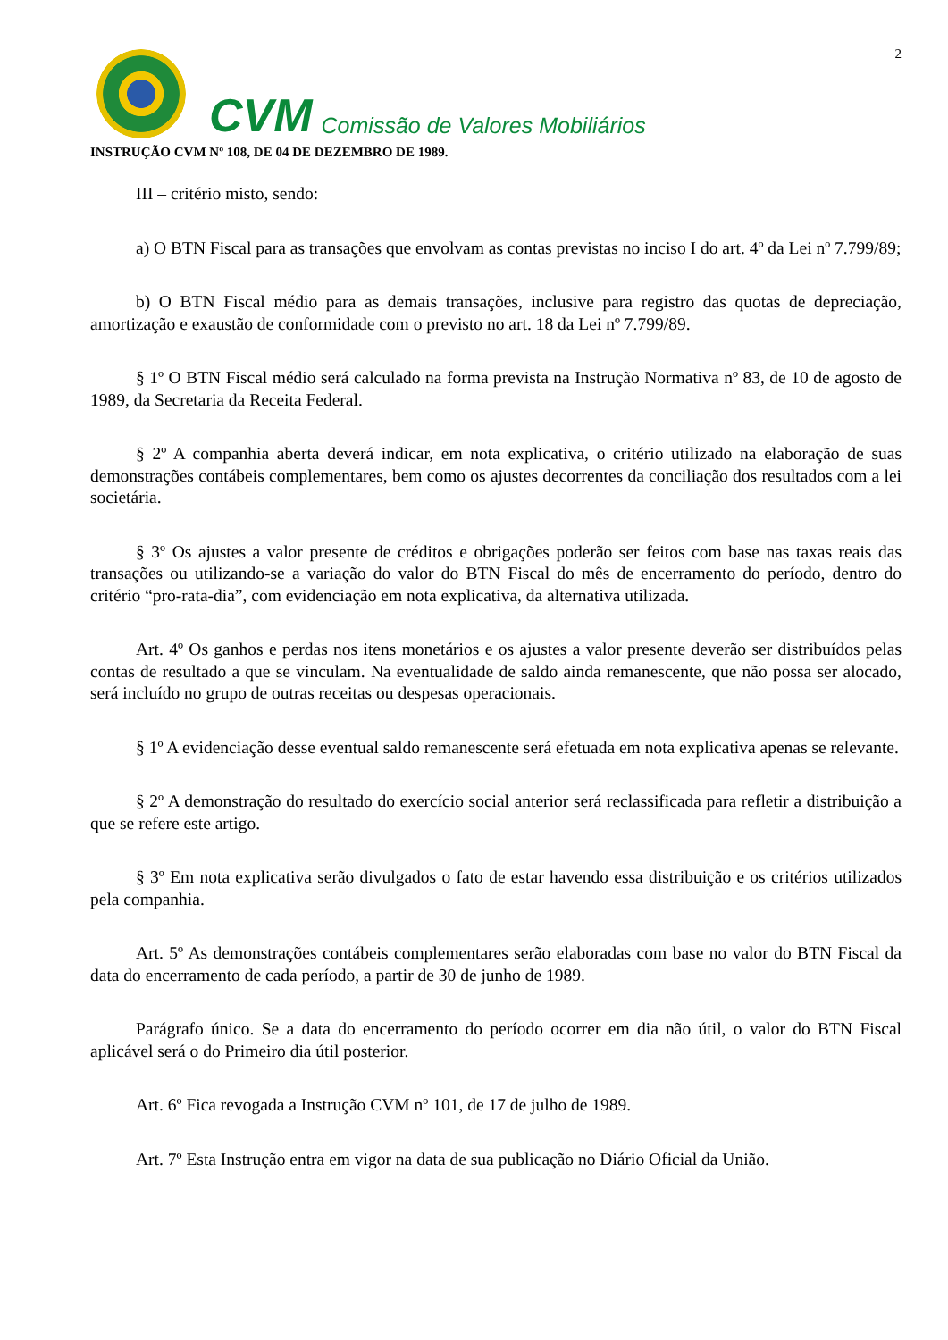2
CVM Comissão de Valores Mobiliários
INSTRUÇÃO CVM Nº 108, DE 04 DE DEZEMBRO DE 1989.
III – critério misto, sendo:
a) O BTN Fiscal para as transações que envolvam as contas previstas no inciso I do art. 4º da Lei nº 7.799/89;
b) O BTN Fiscal médio para as demais transações, inclusive para registro das quotas de depreciação, amortização e exaustão de conformidade com o previsto no art. 18 da Lei nº 7.799/89.
§ 1º O BTN Fiscal médio será calculado na forma prevista na Instrução Normativa nº 83, de 10 de agosto de 1989, da Secretaria da Receita Federal.
§ 2º A companhia aberta deverá indicar, em nota explicativa, o critério utilizado na elaboração de suas demonstrações contábeis complementares, bem como os ajustes decorrentes da conciliação dos resultados com a lei societária.
§ 3º Os ajustes a valor presente de créditos e obrigações poderão ser feitos com base nas taxas reais das transações ou utilizando-se a variação do valor do BTN Fiscal do mês de encerramento do período, dentro do critério “pro-rata-dia”, com evidenciação em nota explicativa, da alternativa utilizada.
Art. 4º Os ganhos e perdas nos itens monetários e os ajustes a valor presente deverão ser distribuídos pelas contas de resultado a que se vinculam. Na eventualidade de saldo ainda remanescente, que não possa ser alocado, será incluído no grupo de outras receitas ou despesas operacionais.
§ 1º A evidenciação desse eventual saldo remanescente será efetuada em nota explicativa apenas se relevante.
§ 2º A demonstração do resultado do exercício social anterior será reclassificada para refletir a distribuição a que se refere este artigo.
§ 3º Em nota explicativa serão divulgados o fato de estar havendo essa distribuição e os critérios utilizados pela companhia.
Art. 5º As demonstrações contábeis complementares serão elaboradas com base no valor do BTN Fiscal da data do encerramento de cada período, a partir de 30 de junho de 1989.
Parágrafo único. Se a data do encerramento do período ocorrer em dia não útil, o valor do BTN Fiscal aplicável será o do Primeiro dia útil posterior.
Art. 6º Fica revogada a Instrução CVM nº 101, de 17 de julho de 1989.
Art. 7º Esta Instrução entra em vigor na data de sua publicação no Diário Oficial da União.